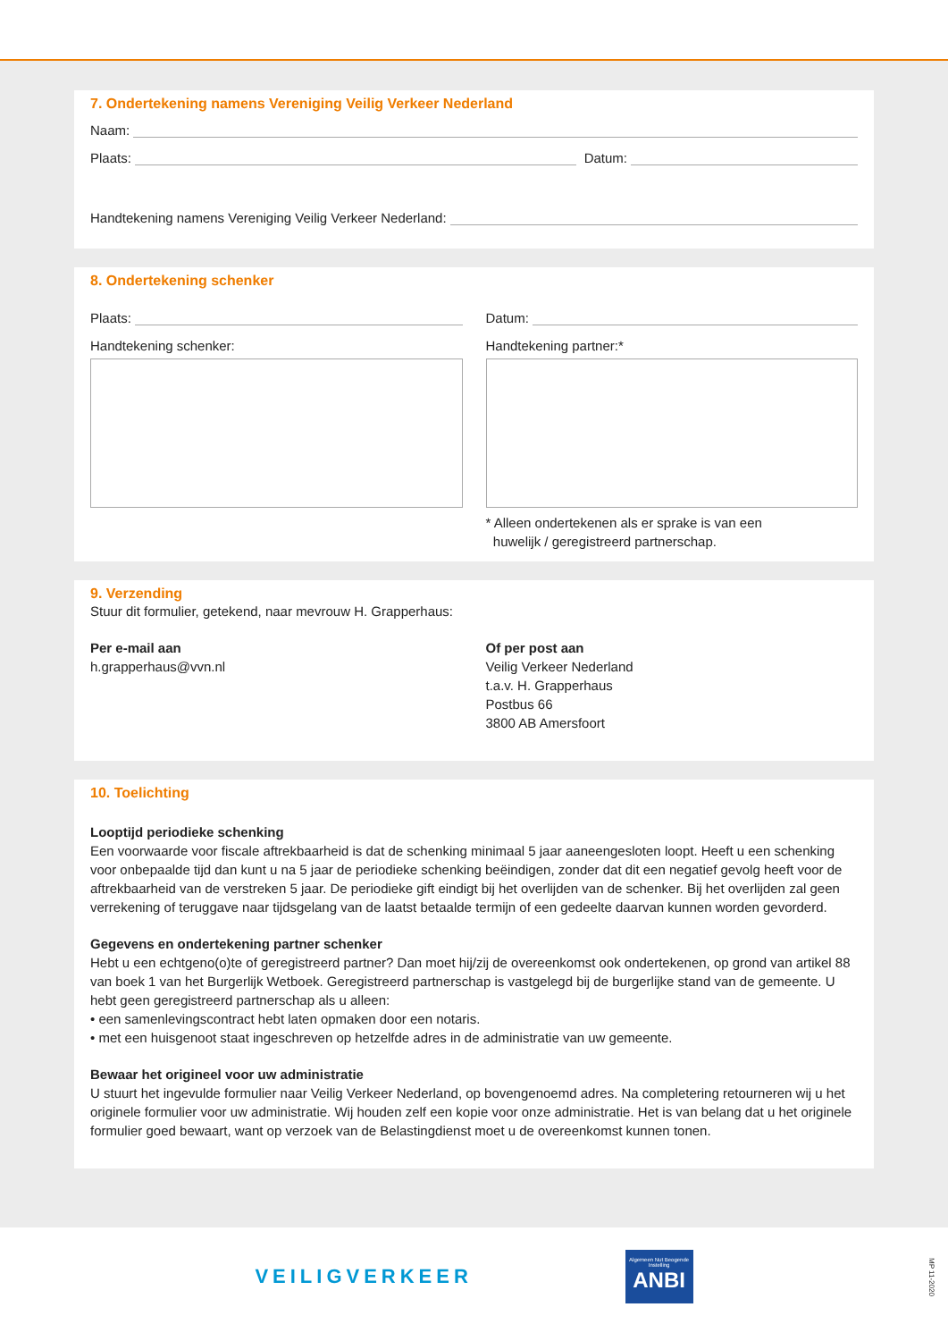7. Ondertekening namens Vereniging Veilig Verkeer Nederland
Naam:
Plaats: Datum:
Handtekening namens Vereniging Veilig Verkeer Nederland:
8. Ondertekening schenker
Plaats:
Handtekening schenker:
Datum:
Handtekening partner:*
* Alleen ondertekenen als er sprake is van een
huwelijk / geregistreerd partnerschap.
9. Verzending
Stuur dit formulier, getekend, naar mevrouw H. Grapperhaus:
Per e-mail aan
h.grapperhaus@vvn.nl
Of per post aan
Veilig Verkeer Nederland
t.a.v. H. Grapperhaus
Postbus 66
3800 AB Amersfoort
10. Toelichting
Looptijd periodieke schenking
Een voorwaarde voor fiscale aftrekbaarheid is dat de schenking minimaal 5 jaar aaneengesloten loopt. Heeft u een schenking voor onbepaalde tijd dan kunt u na 5 jaar de periodieke schenking beëindigen, zonder dat dit een negatief gevolg heeft voor de aftrekbaarheid van de verstreken 5 jaar. De periodieke gift eindigt bij het overlijden van de schenker. Bij het overlijden zal geen verrekening of teruggave naar tijdsgelang van de laatst betaalde termijn of een gedeelte daarvan kunnen worden gevorderd.
Gegevens en ondertekening partner schenker
Hebt u een echtgeno(o)te of geregistreerd partner? Dan moet hij/zij de overeenkomst ook ondertekenen, op grond van artikel 88 van boek 1 van het Burgerlijk Wetboek. Geregistreerd partnerschap is vastgelegd bij de burgerlijke stand van de gemeente. U hebt geen geregistreerd partnerschap als u alleen:
• een samenlevingscontract hebt laten opmaken door een notaris.
• met een huisgenoot staat ingeschreven op hetzelfde adres in de administratie van uw gemeente.
Bewaar het origineel voor uw administratie
U stuurt het ingevulde formulier naar Veilig Verkeer Nederland, op bovengenoemd adres. Na completering retourneren wij u het originele formulier voor uw administratie. Wij houden zelf een kopie voor onze administratie. Het is van belang dat u het originele formulier goed bewaart, want op verzoek van de Belastingdienst moet u de overeenkomst kunnen tonen.
VEILIGVERKEER
Algemeen Nut Beogende Instelling
ANBI
MP 11-2020